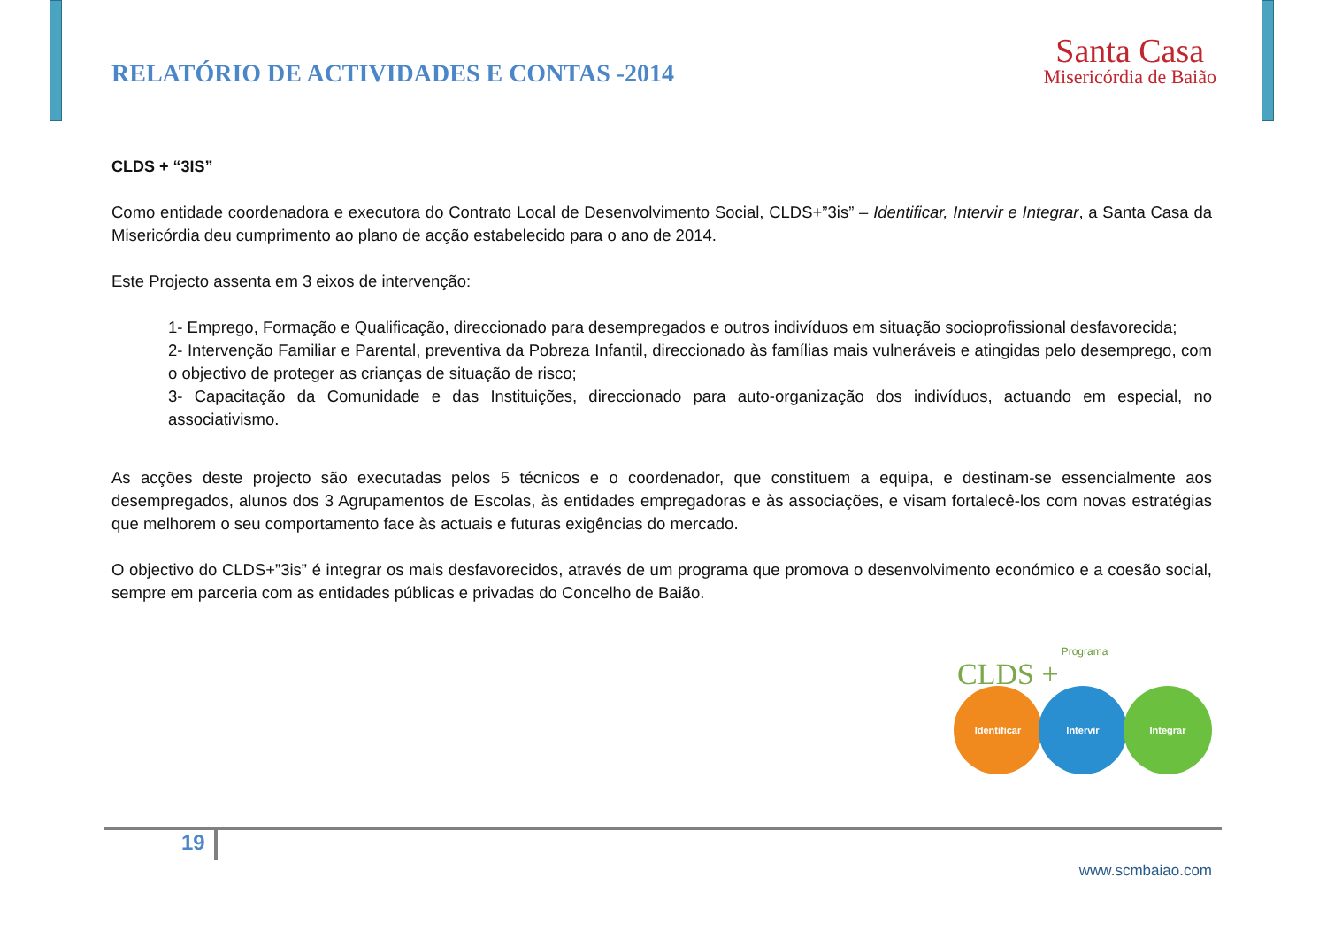RELATÓRIO DE ACTIVIDADES E CONTAS -2014
Santa Casa
Misericórdia de Baião
CLDS + “3IS”
Como entidade coordenadora e executora do Contrato Local de Desenvolvimento Social, CLDS+”3is” – Identificar, Intervir e Integrar, a Santa Casa da Misericórdia deu cumprimento ao plano de acção estabelecido para o ano de 2014.
Este Projecto assenta em 3 eixos de intervenção:
1- Emprego, Formação e Qualificação, direccionado para desempregados e outros indivíduos em situação socioprofissional desfavorecida;
2- Intervenção Familiar e Parental, preventiva da Pobreza Infantil, direccionado às famílias mais vulneráveis e atingidas pelo desemprego, com o objectivo de proteger as crianças de situação de risco;
3- Capacitação da Comunidade e das Instituições, direccionado para auto-organização dos indivíduos, actuando em especial, no associativismo.
As acções deste projecto são executadas pelos 5 técnicos e o coordenador, que constituem a equipa, e destinam-se essencialmente aos desempregados, alunos dos 3 Agrupamentos de Escolas, às entidades empregadoras e às associações, e visam fortalecê-los com novas estratégias que melhorem o seu comportamento face às actuais e futuras exigências do mercado.
O objectivo do CLDS+”3is” é integrar os mais desfavorecidos, através de um programa que promova o desenvolvimento económico e a coesão social, sempre em parceria com as entidades públicas e privadas do Concelho de Baião.
Programa
CLDS +
Identificar Intervir Integrar
19
www.scmbaiao.com